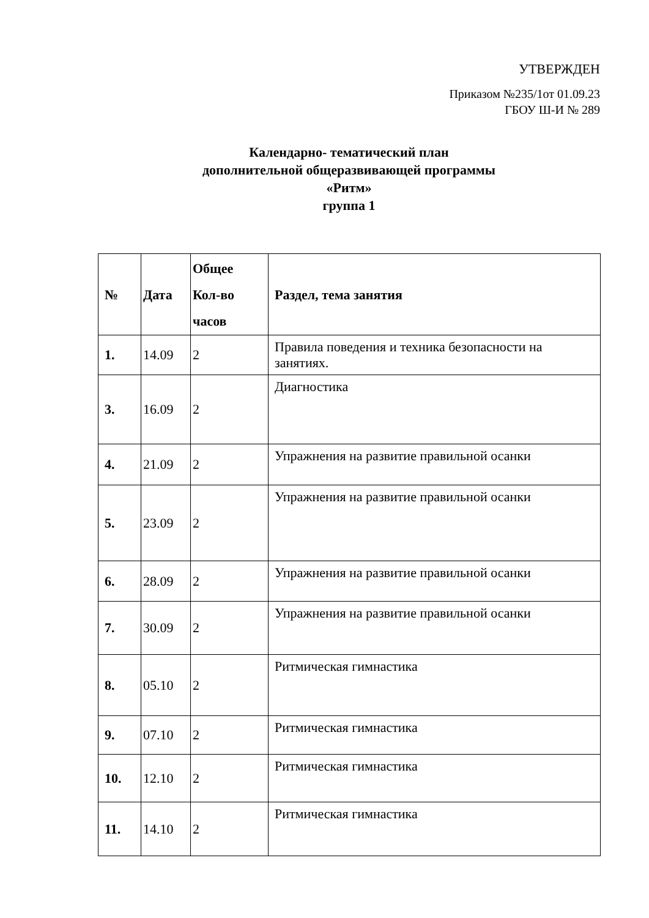УТВЕРЖДЕН
Приказом №235/1от 01.09.23
ГБОУ Ш-И № 289
Календарно- тематический план
дополнительной общеразвивающей программы
«Ритм»
группа 1
| № | Дата | Общее Кол-во часов | Раздел, тема занятия |
| --- | --- | --- | --- |
| 1. | 14.09 | 2 | Правила поведения и техника безопасности на занятиях. |
| 3. | 16.09 | 2 | Диагностика |
| 4. | 21.09 | 2 | Упражнения на развитие правильной осанки |
| 5. | 23.09 | 2 | Упражнения на развитие правильной осанки |
| 6. | 28.09 | 2 | Упражнения на развитие правильной осанки |
| 7. | 30.09 | 2 | Упражнения на развитие правильной осанки |
| 8. | 05.10 | 2 | Ритмическая гимнастика |
| 9. | 07.10 | 2 | Ритмическая гимнастика |
| 10. | 12.10 | 2 | Ритмическая гимнастика |
| 11. | 14.10 | 2 | Ритмическая гимнастика |